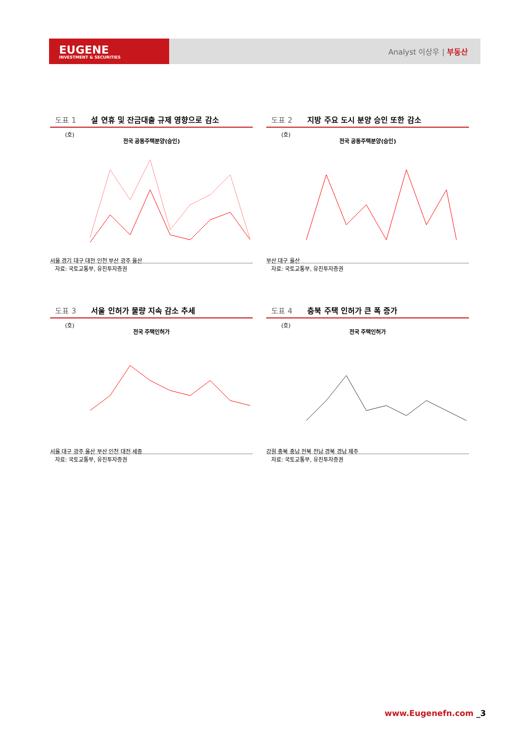EUGENE
INVESTMENT & SECURITIES
Analyst 이상우 | 부동산
도표 1 설 연휴 및 잔금대출 규제 영향으로 감소
(호)
전국 공동주택분양(승인)
서울 경기 대구 대전 인천 부산 광주 울산
자료: 국토교통부, 유진투자증권
도표 2 지방 주요 도시 분양 승인 또한 감소
(호)
전국 공동주택분양(승인)
부산 대구 울산
자료: 국토교통부, 유진투자증권
도표 3 서울 인허가 물량 지속 감소 추세
(호)
전국 주택인허가
서울 대구 광주 울산 부산 인천 대전 세종
자료: 국토교통부, 유진투자증권
도표 4 충북 주택 인허가 큰 폭 증가
(호)
전국 주택인허가
강원 충북 충남 전북 전남 경북 경남 제주
자료: 국토교통부, 유진투자증권
www.Eugenefn.com _3